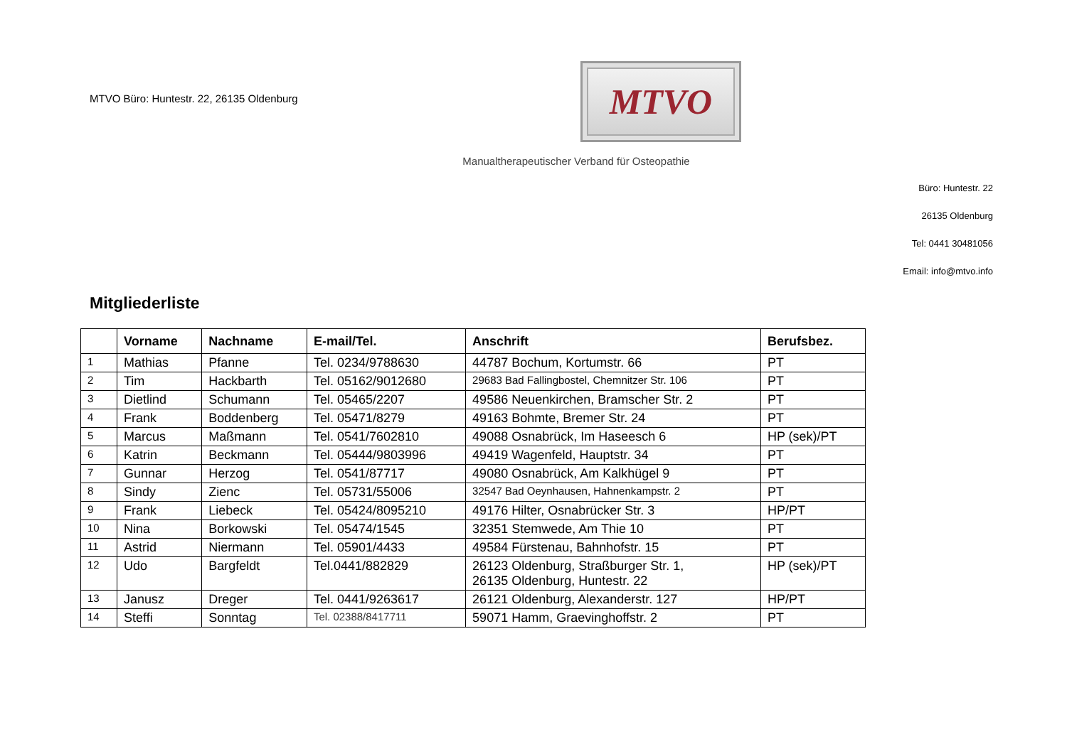MTVO Büro: Huntestr. 22, 26135 Oldenburg
MTVO
Manualtherapeutischer Verband für Osteopathie
Büro: Huntestr. 22
26135 Oldenburg
Tel: 0441 30481056
Email: info@mtvo.info
Mitgliederliste
| | Vorname | Nachname | E-mail/Tel. | Anschrift | Berufsbez. |
| --- | --- | --- | --- | --- | --- |
| 1 | Mathias | Pfanne | Tel. 0234/9788630 | 44787 Bochum, Kortumstr. 66 | PT |
| 2 | Tim | Hackbarth | Tel. 05162/9012680 | 29683 Bad Fallingbostel, Chemnitzer Str. 106 | PT |
| 3 | Dietlind | Schumann | Tel. 05465/2207 | 49586 Neuenkirchen, Bramscher Str. 2 | PT |
| 4 | Frank | Boddenberg | Tel. 05471/8279 | 49163 Bohmte, Bremer Str. 24 | PT |
| 5 | Marcus | Maßmann | Tel. 0541/7602810 | 49088 Osnabrück, Im Haseesch 6 | HP (sek)/PT |
| 6 | Katrin | Beckmann | Tel. 05444/9803996 | 49419 Wagenfeld, Hauptstr. 34 | PT |
| 7 | Gunnar | Herzog | Tel. 0541/87717 | 49080 Osnabrück, Am Kalkhügel 9 | PT |
| 8 | Sindy | Zienc | Tel. 05731/55006 | 32547 Bad Oeynhausen, Hahnenkampstr. 2 | PT |
| 9 | Frank | Liebeck | Tel. 05424/8095210 | 49176 Hilter, Osnabrücker Str. 3 | HP/PT |
| 10 | Nina | Borkowski | Tel. 05474/1545 | 32351 Stemwede, Am Thie 10 | PT |
| 11 | Astrid | Niermann | Tel. 05901/4433 | 49584 Fürstenau, Bahnhofstr. 15 | PT |
| 12 | Udo | Bargfeldt | Tel.0441/882829 | 26123 Oldenburg, Straßburger Str. 1, 26135 Oldenburg, Huntestr. 22 | HP (sek)/PT |
| 13 | Janusz | Dreger | Tel. 0441/9263617 | 26121 Oldenburg, Alexanderstr. 127 | HP/PT |
| 14 | Steffi | Sonntag | Tel. 02388/8417711 | 59071 Hamm, Graevinghoffstr. 2 | PT |